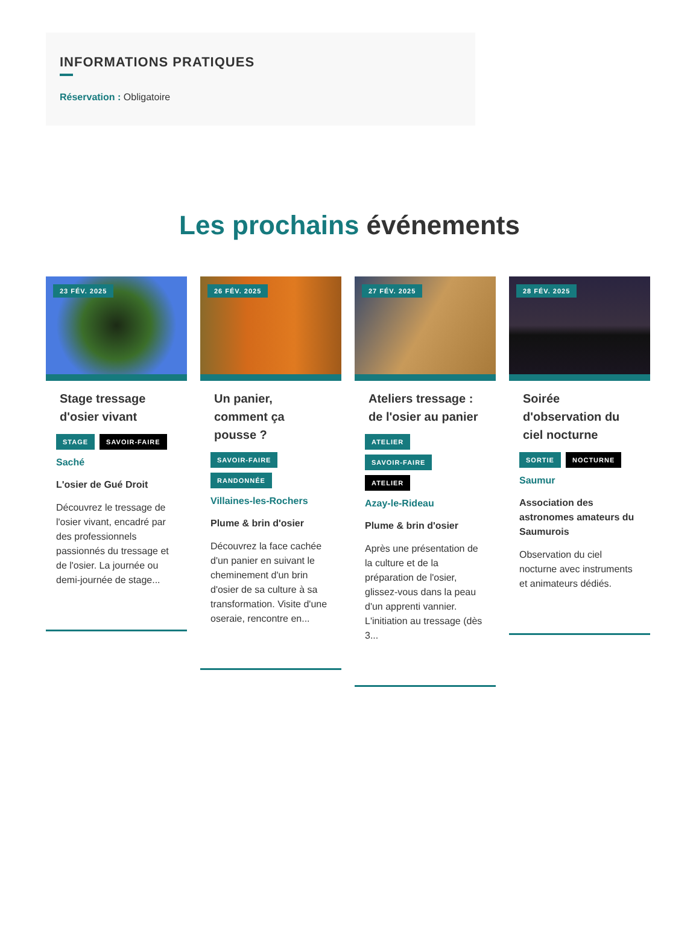INFORMATIONS PRATIQUES
Réservation : Obligatoire
Les prochains événements
23 FÉV. 2025
Stage tressage d'osier vivant
STAGE SAVOIR-FAIRE
Saché
L'osier de Gué Droit
Découvrez le tressage de l'osier vivant, encadré par des professionnels passionnés du tressage et de l'osier. La journée ou demi-journée de stage...
26 FÉV. 2025
Un panier, comment ça pousse ?
SAVOIR-FAIRE RANDONNÉE
Villaines-les-Rochers
Plume & brin d'osier
Découvrez la face cachée d'un panier en suivant le cheminement d'un brin d'osier de sa culture à sa transformation. Visite d'une oseraie, rencontre en...
27 FÉV. 2025
Ateliers tressage : de l'osier au panier
ATELIER
SAVOIR-FAIRE
ATELIER
Azay-le-Rideau
Plume & brin d'osier
Après une présentation de la culture et de la préparation de l'osier, glissez-vous dans la peau d'un apprenti vannier. L'initiation au tressage (dès 3...
28 FÉV. 2025
Soirée d'observation du ciel nocturne
SORTIE NOCTURNE
Saumur
Association des astronomes amateurs du Saumurois
Observation du ciel nocturne avec instruments et animateurs dédiés.